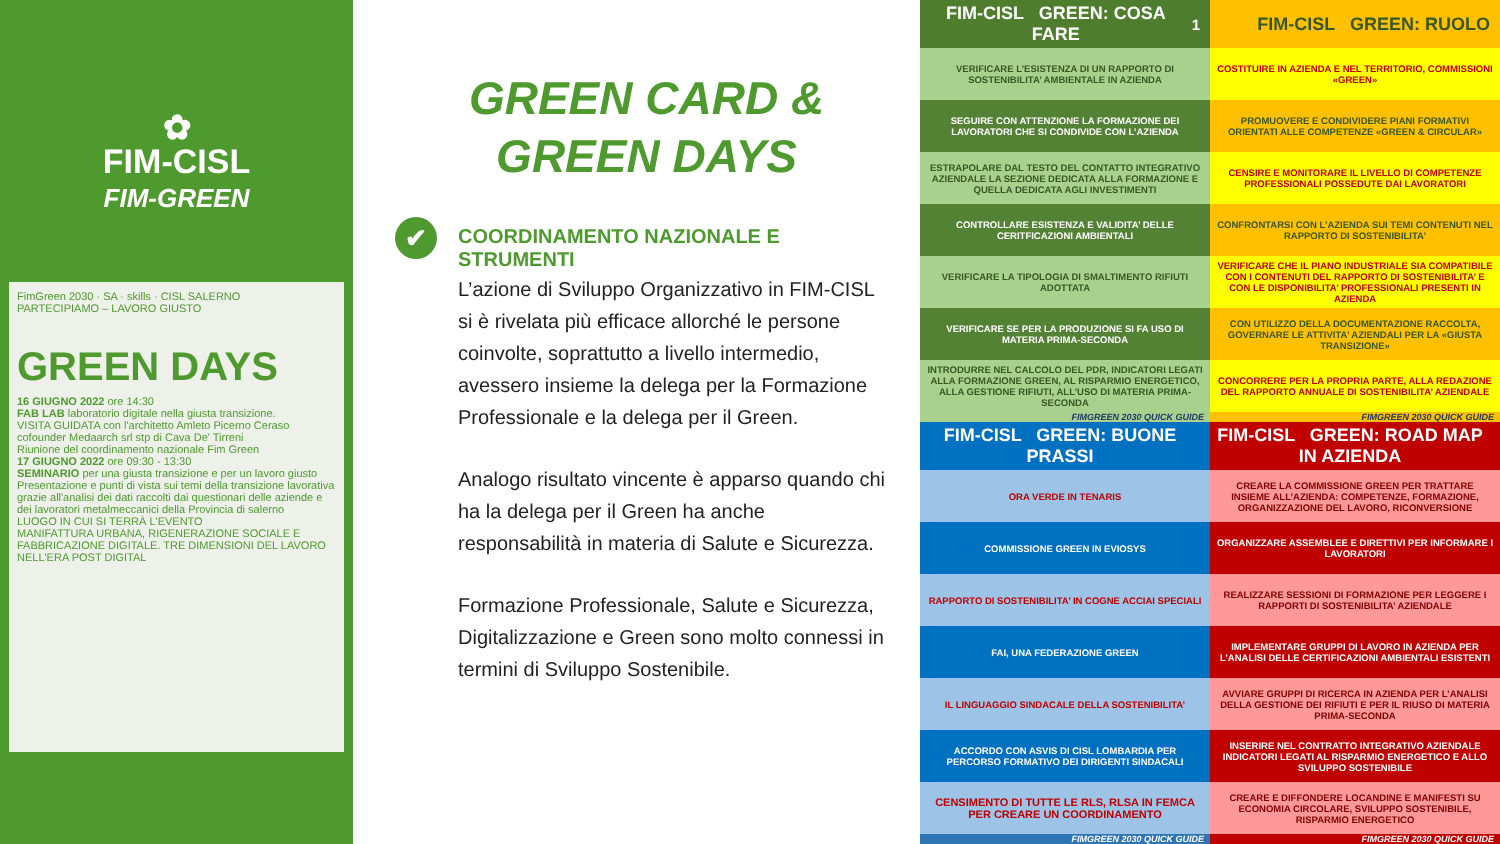✿
FIM-CISL
FIM-GREEN
FimGreen 2030 · SA · skills · CISL SALERNO
PARTECIPIAMO – LAVORO GIUSTO
GREEN DAYS
16 GIUGNO 2022 ore 14:30
FAB LAB laboratorio digitale nella giusta transizione.
VISITA GUIDATA con l'architetto Amleto Picerno Ceraso cofounder Medaarch srl stp di Cava De' Tirreni
Riunione del coordinamento nazionale Fim Green
17 GIUGNO 2022 ore 09:30 - 13:30
SEMINARIO per una giusta transizione e per un lavoro giusto
Presentazione e punti di vista sui temi della transizione lavorativa grazie all'analisi dei dati raccolti dai questionari delle aziende e dei lavoratori metalmeccanici della Provincia di salerno
LUOGO IN CUI SI TERRÀ L'EVENTO
MANIFATTURA URBANA, RIGENERAZIONE SOCIALE E FABBRICAZIONE DIGITALE. TRE DIMENSIONI DEL LAVORO NELL'ERA POST DIGITAL
GREEN CARD &
GREEN DAYS
✔ COORDINAMENTO NAZIONALE E STRUMENTI
L’azione di Sviluppo Organizzativo in FIM-CISL si è rivelata più efficace allorché le persone coinvolte, soprattutto a livello intermedio, avessero insieme la delega per la Formazione Professionale e la delega per il Green.
Analogo risultato vincente è apparso quando chi ha la delega per il Green ha anche responsabilità in materia di Salute e Sicurezza.
Formazione Professionale, Salute e Sicurezza, Digitalizzazione e Green sono molto connessi in termini di Sviluppo Sostenibile.
FIM-CISL GREEN: COSA FARE<sup>1</sup>
VERIFICARE L’ESISTENZA DI UN RAPPORTO DI SOSTENIBILITA’ AMBIENTALE IN AZIENDA
SEGUIRE CON ATTENZIONE LA FORMAZIONE DEI LAVORATORI CHE SI CONDIVIDE CON L’AZIENDA
ESTRAPOLARE DAL TESTO DEL CONTATTO INTEGRATIVO AZIENDALE LA SEZIONE DEDICATA ALLA FORMAZIONE E QUELLA DEDICATA AGLI INVESTIMENTI
CONTROLLARE ESISTENZA E VALIDITA’ DELLE CERITFICAZIONI AMBIENTALI
VERIFICARE LA TIPOLOGIA DI SMALTIMENTO RIFIUTI ADOTTATA
VERIFICARE SE PER LA PRODUZIONE SI FA USO DI MATERIA PRIMA-SECONDA
INTRODURRE NEL CALCOLO DEL PDR, INDICATORI LEGATI ALLA FORMAZIONE GREEN, AL RISPARMIO ENERGETICO, ALLA GESTIONE RIFIUTI, ALL’USO DI MATERIA PRIMA-SECONDA
FIMGREEN 2030 QUICK GUIDE
FIM-CISL GREEN: RUOLO
COSTITUIRE IN AZIENDA E NEL TERRITORIO, COMMISSIONI «GREEN»
PROMUOVERE E CONDIVIDERE PIANI FORMATIVI ORIENTATI ALLE COMPETENZE «GREEN & CIRCULAR»
CENSIRE E MONITORARE IL LIVELLO DI COMPETENZE PROFESSIONALI POSSEDUTE DAI LAVORATORI
CONFRONTARSI CON L’AZIENDA SUI TEMI CONTENUTI NEL RAPPORTO DI SOSTENIBILITA’
VERIFICARE CHE IL PIANO INDUSTRIALE SIA COMPATIBILE CON I CONTENUTI DEL RAPPORTO DI SOSTENIBILITA’ E CON LE DISPONIBILITA’ PROFESSIONALI PRESENTI IN AZIENDA
CON UTILIZZO DELLA DOCUMENTAZIONE RACCOLTA, GOVERNARE LE ATTIVITA’ AZIENDALI PER LA «GIUSTA TRANSIZIONE»
CONCORRERE PER LA PROPRIA PARTE, ALLA REDAZIONE DEL RAPPORTO ANNUALE DI SOSTENIBILITA’ AZIENDALE
FIMGREEN 2030 QUICK GUIDE
FIM-CISL GREEN: BUONE PRASSI
ORA VERDE IN TENARIS
COMMISSIONE GREEN IN EVIOSYS
RAPPORTO DI SOSTENIBILITA’ IN COGNE ACCIAI SPECIALI
FAI, UNA FEDERAZIONE GREEN
IL LINGUAGGIO SINDACALE DELLA SOSTENIBILITA’
ACCORDO CON ASVIS DI CISL LOMBARDIA PER PERCORSO FORMATIVO DEI DIRIGENTI SINDACALI
CENSIMENTO DI TUTTE LE RLS, RLSA IN FEMCA PER CREARE UN COORDINAMENTO
FIMGREEN 2030 QUICK GUIDE
FIM-CISL GREEN: ROAD MAP IN AZIENDA
CREARE LA COMMISSIONE GREEN PER TRATTARE INSIEME ALL’AZIENDA: COMPETENZE, FORMAZIONE, ORGANIZZAZIONE DEL LAVORO, RICONVERSIONE
ORGANIZZARE ASSEMBLEE E DIRETTIVI PER INFORMARE I LAVORATORI
REALIZZARE SESSIONI DI FORMAZIONE PER LEGGERE I RAPPORTI DI SOSTENIBILITA’ AZIENDALE
IMPLEMENTARE GRUPPI DI LAVORO IN AZIENDA PER L’ANALISI DELLE CERTIFICAZIONI AMBIENTALI ESISTENTI
AVVIARE GRUPPI DI RICERCA IN AZIENDA PER L’ANALISI DELLA GESTIONE DEI RIFIUTI E PER IL RIUSO DI MATERIA PRIMA-SECONDA
INSERIRE NEL CONTRATTO INTEGRATIVO AZIENDALE INDICATORI LEGATI AL RISPARMIO ENERGETICO E ALLO SVILUPPO SOSTENIBILE
CREARE E DIFFONDERE LOCANDINE E MANIFESTI SU ECONOMIA CIRCOLARE, SVILUPPO SOSTENIBILE, RISPARMIO ENERGETICO
FIMGREEN 2030 QUICK GUIDE